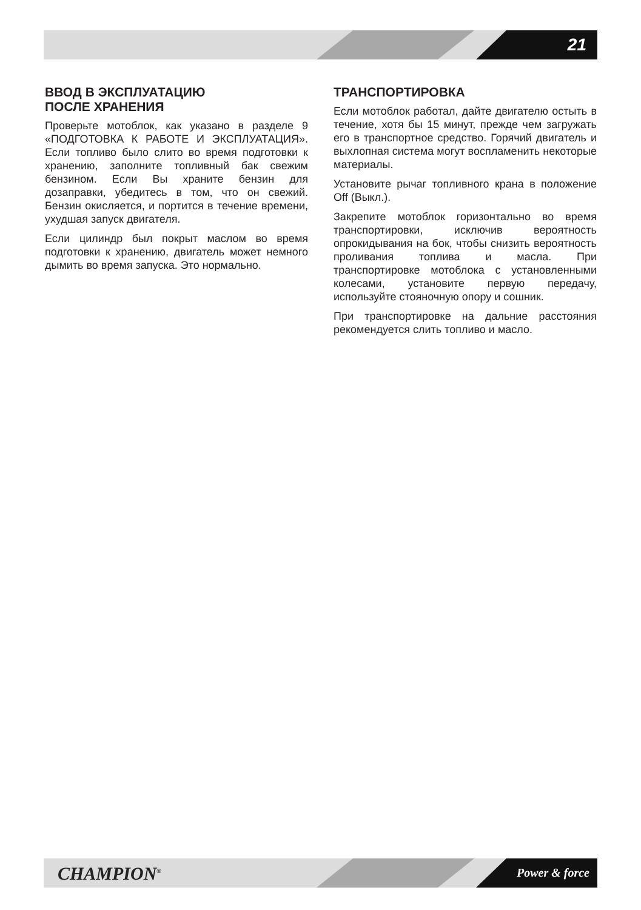21
ВВОД В ЭКСПЛУАТАЦИЮ
ПОСЛЕ ХРАНЕНИЯ
Проверьте мотоблок, как указано в разделе 9 «ПОДГОТОВКА К РАБОТЕ И ЭКСПЛУАТАЦИЯ». Если топливо было слито во время подготовки к хранению, заполните топливный бак свежим бензином. Если Вы храните бензин для дозаправки, убедитесь в том, что он свежий. Бензин окисляется, и портится в течение времени, ухудшая запуск двигателя.
Если цилиндр был покрыт маслом во время подготовки к хранению, двигатель может немного дымить во время запуска. Это нормально.
ТРАНСПОРТИРОВКА
Если мотоблок работал, дайте двигателю остыть в течение, хотя бы 15 минут, прежде чем загружать его в транспортное средство. Горячий двигатель и выхлопная система могут воспламенить некоторые материалы.
Установите рычаг топливного крана в положение Off (Выкл.).
Закрепите мотоблок горизонтально во время транспортировки, исключив вероятность опрокидывания на бок, чтобы снизить вероятность проливания топлива и масла. При транспортировке мотоблока с установленными колесами, установите первую передачу, используйте стояночную опору и сошник.
При транспортировке на дальние расстояния рекомендуется слить топливо и масло.
CHAMPION<sup>®</sup> Power & force